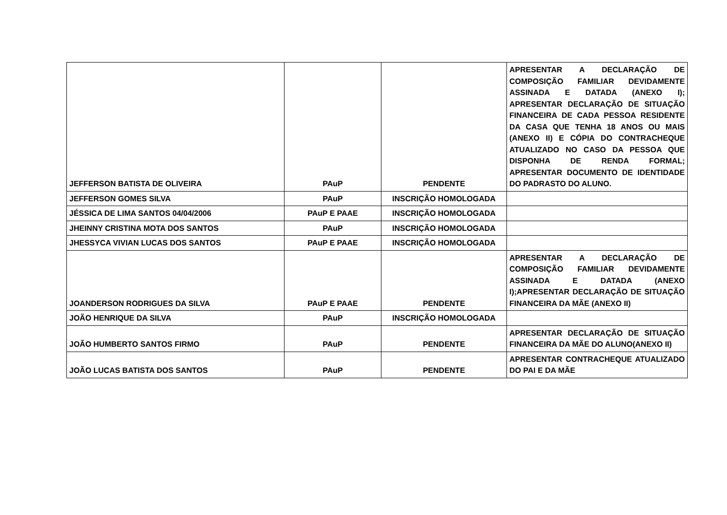| JEFFERSON BATISTA DE OLIVEIRA | PAuP | PENDENTE | APRESENTAR A DECLARAÇÃO DE COMPOSIÇÃO FAMILIAR DEVIDAMENTE ASSINADA E DATADA (ANEXO I); APRESENTAR DECLARAÇÃO DE SITUAÇÃO FINANCEIRA DE CADA PESSOA RESIDENTE DA CASA QUE TENHA 18 ANOS OU MAIS (ANEXO II) E CÓPIA DO CONTRACHEQUE ATUALIZADO NO CASO DA PESSOA QUE DISPONHA DE RENDA FORMAL; APRESENTAR DOCUMENTO DE IDENTIDADE DO PADRASTO DO ALUNO. |
| JEFFERSON GOMES SILVA | PAuP | INSCRIÇÃO HOMOLOGADA | |
| JÉSSICA DE LIMA SANTOS 04/04/2006 | PAuP E PAAE | INSCRIÇÃO HOMOLOGADA | |
| JHEINNY CRISTINA MOTA DOS SANTOS | PAuP | INSCRIÇÃO HOMOLOGADA | |
| JHESSYCA VIVIAN LUCAS DOS SANTOS | PAuP E PAAE | INSCRIÇÃO HOMOLOGADA | |
| JOANDERSON RODRIGUES DA SILVA | PAuP E PAAE | PENDENTE | APRESENTAR A DECLARAÇÃO DE COMPOSIÇÃO FAMILIAR DEVIDAMENTE ASSINADA E DATADA (ANEXO I);APRESENTAR DECLARAÇÃO DE SITUAÇÃO FINANCEIRA DA MÃE (ANEXO II) |
| JOÃO HENRIQUE DA SILVA | PAuP | INSCRIÇÃO HOMOLOGADA | |
| JOÃO HUMBERTO SANTOS FIRMO | PAuP | PENDENTE | APRESENTAR DECLARAÇÃO DE SITUAÇÃO FINANCEIRA DA MÃE DO ALUNO(ANEXO II) |
| JOÃO LUCAS BATISTA DOS SANTOS | PAuP | PENDENTE | APRESENTAR CONTRACHEQUE ATUALIZADO DO PAI E DA MÃE |